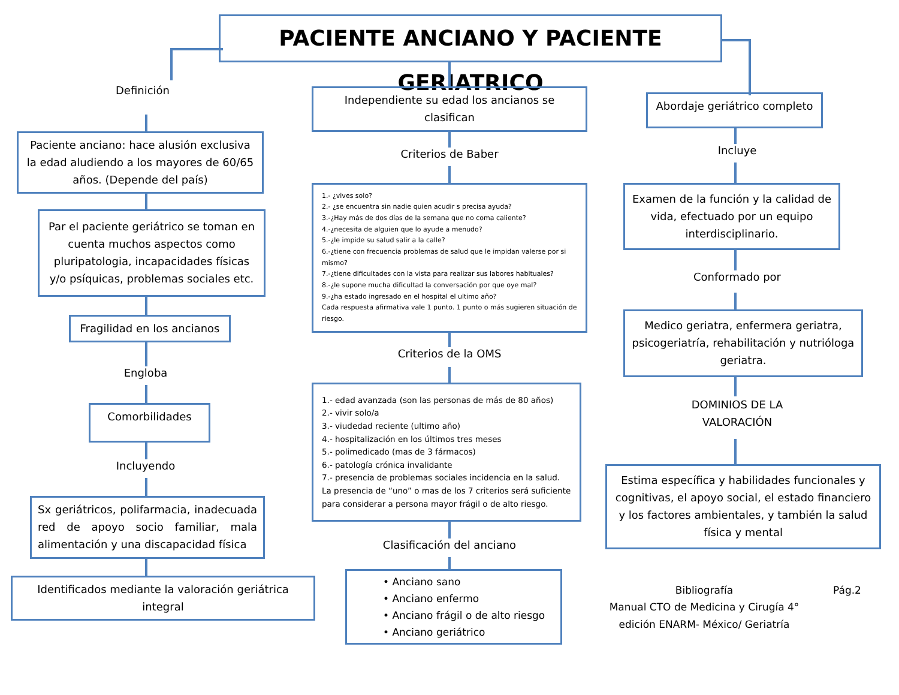PACIENTE ANCIANO Y PACIENTE GERIATRICO
Definición
Paciente anciano: hace alusión exclusiva la edad aludiendo a los mayores de 60/65 años. (Depende del país)
Par el paciente geriátrico se toman en cuenta muchos aspectos como pluripatologia, incapacidades físicas y/o psíquicas, problemas sociales etc.
Fragilidad en los ancianos
Engloba
Comorbilidades
Incluyendo
Sx geriátricos, polifarmacia, inadecuada red de apoyo socio familiar, mala alimentación y una discapacidad física
Identificados mediante la valoración geriátrica integral
Independiente su edad los ancianos se clasifican
Criterios de Baber
1.- ¿vives solo?
2.- ¿se encuentra sin nadie quien acudir s precisa ayuda?
3.-¿Hay más de dos días de la semana que no coma caliente?
4.-¿necesita de alguien que lo ayude a menudo?
5.-¿le impide su salud salir a la calle?
6.-¿tiene con frecuencia problemas de salud que le impidan valerse por si mismo?
7.-¿tiene dificultades con la vista para realizar sus labores habituales?
8.-¿le supone mucha dificultad la conversación por que oye mal?
9.-¿ha estado ingresado en el hospital el ultimo año?
Cada respuesta afirmativa vale 1 punto. 1 punto o más sugieren situación de riesgo.
Criterios de la OMS
1.- edad avanzada (son las personas de más de 80 años)
2.- vivir solo/a
3.- viudedad reciente (ultimo año)
4.- hospitalización en los últimos tres meses
5.- polimedicado (mas de 3 fármacos)
6.- patología crónica invalidante
7.- presencia de problemas sociales incidencia en la salud.
La presencia de “uno” o mas de los 7 criterios será suficiente para considerar a persona mayor frágil o de alto riesgo.
Clasificación del anciano
• Anciano sano
• Anciano enfermo
• Anciano frágil o de alto riesgo
• Anciano geriátrico
Abordaje geriátrico completo
Incluye
Examen de la función y la calidad de vida, efectuado por un equipo interdisciplinario.
Conformado por
Medico geriatra, enfermera geriatra, psicogeriatría, rehabilitación y nutrióloga geriatra.
DOMINIOS DE LA
VALORACIÓN
Estima específica y habilidades funcionales y cognitivas, el apoyo social, el estado financiero y los factores ambientales, y también la salud física y mental
Bibliografía
Manual CTO de Medicina y Cirugía 4° edición ENARM- México/ Geriatría
Pág.2